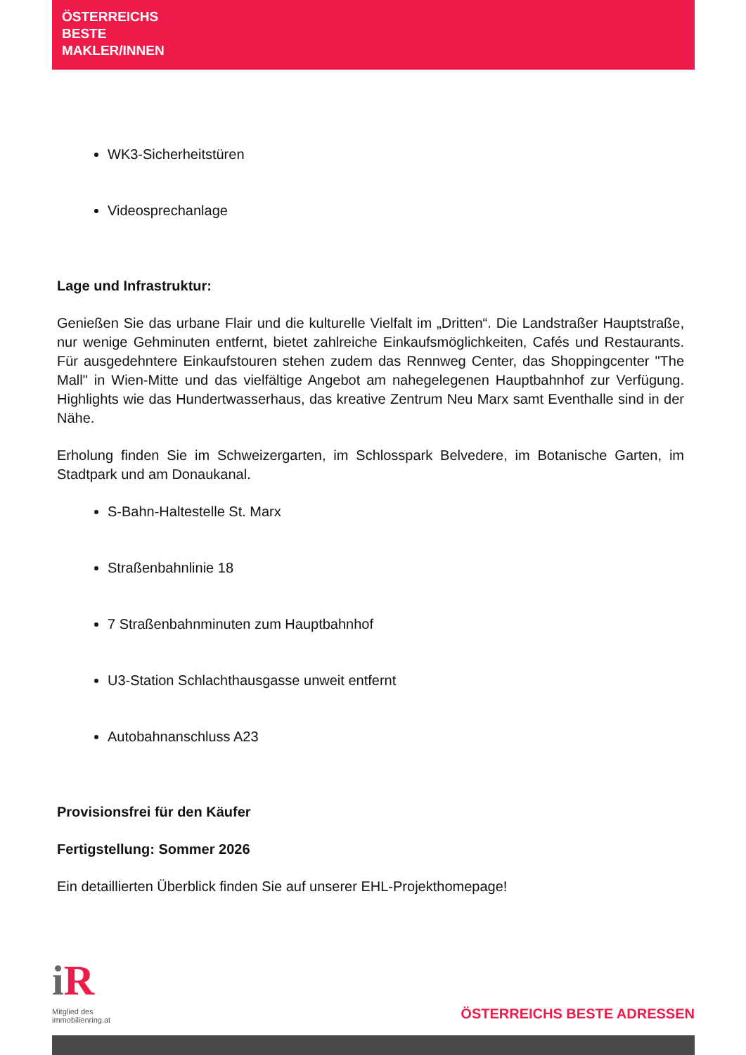ÖSTERREICHS
BESTE
MAKLER/INNEN
WK3-Sicherheitstüren
Videosprechanlage
Lage und Infrastruktur:
Genießen Sie das urbane Flair und die kulturelle Vielfalt im „Dritten“. Die Landstraßer Hauptstraße, nur wenige Gehminuten entfernt, bietet zahlreiche Einkaufsmöglichkeiten, Cafés und Restaurants. Für ausgedehntere Einkaufstouren stehen zudem das Rennweg Center, das Shoppingcenter "The Mall" in Wien-Mitte und das vielfältige Angebot am nahegelegenen Hauptbahnhof zur Verfügung. Highlights wie das Hundertwasserhaus, das kreative Zentrum Neu Marx samt Eventhalle sind in der Nähe.
Erholung finden Sie im Schweizergarten, im Schlosspark Belvedere, im Botanische Garten, im Stadtpark und am Donaukanal.
S-Bahn-Haltestelle St. Marx
Straßenbahnlinie 18
7 Straßenbahnminuten zum Hauptbahnhof
U3-Station Schlachthausgasse unweit entfernt
Autobahnanschluss A23
Provisionsfrei für den Käufer
Fertigstellung: Sommer 2026
Ein detaillierten Überblick finden Sie auf unserer EHL-Projekthomepage!
i R
Mitglied des
immobilienring.at
ÖSTERREICHS BESTE ADRESSEN